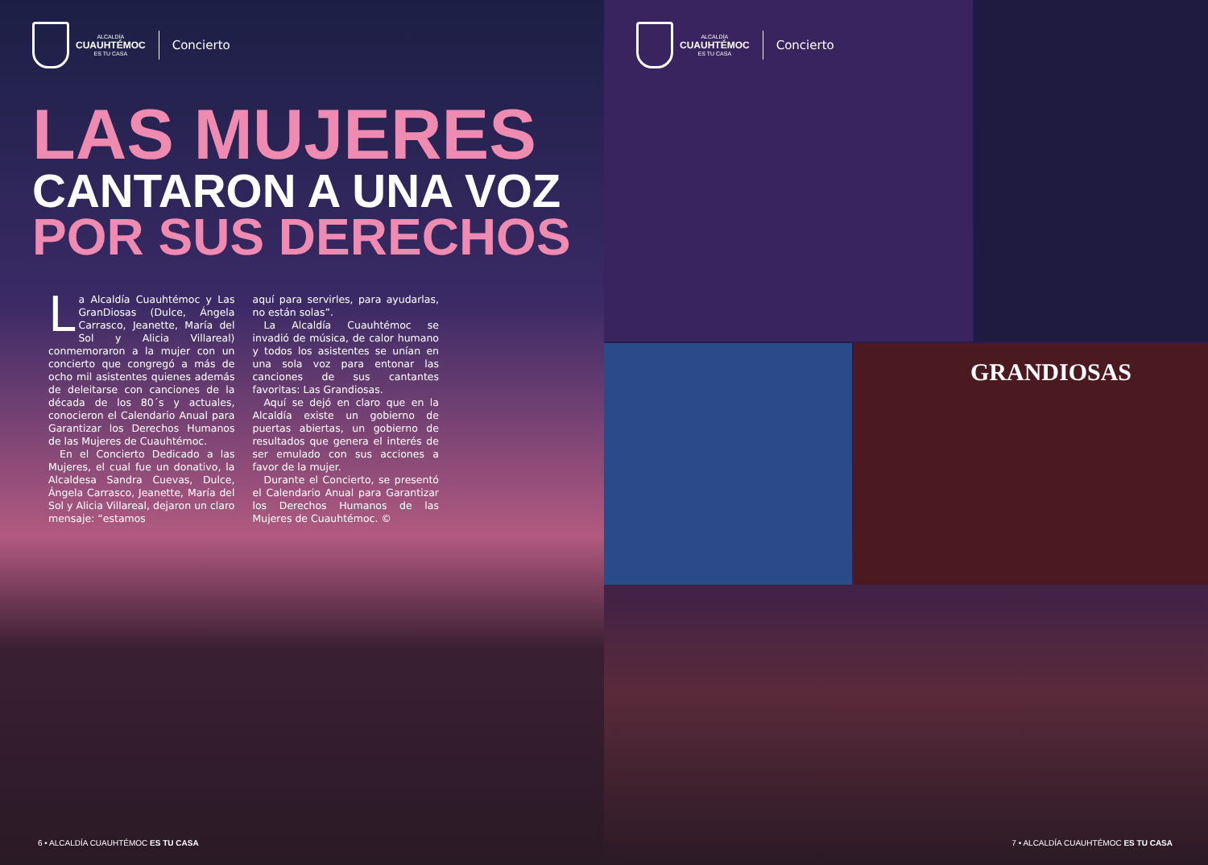ALCALDÍA
CUAUHTÉMOC
ES TU CASA
Concierto
LAS MUJERES
CANTARON A UNA VOZ
POR SUS DERECHOS
La Alcaldía Cuauhtémoc y Las GranDiosas (Dulce, Ángela Carrasco, Jeanette, María del Sol y Alicia Villareal) conmemoraron a la mujer con un concierto que congregó a más de ocho mil asistentes quienes además de deleitarse con canciones de la década de los 80´s y actuales, conocieron el Calendario Anual para Garantizar los Derechos Humanos de las Mujeres de Cuauhtémoc.
En el Concierto Dedicado a las Mujeres, el cual fue un donativo, la Alcaldesa Sandra Cuevas, Dulce, Ángela Carrasco, Jeanette, María del Sol y Alicia Villareal, dejaron un claro mensaje: “estamos
aquí para servirles, para ayudarlas, no están solas”.
La Alcaldía Cuauhtémoc se invadió de música, de calor humano y todos los asistentes se unían en una sola voz para entonar las canciones de sus cantantes favoritas: Las Grandiosas.
Aquí se dejó en claro que en la Alcaldía existe un gobierno de puertas abiertas, un gobierno de resultados que genera el interés de ser emulado con sus acciones a favor de la mujer.
Durante el Concierto, se presentó el Calendario Anual para Garantizar los Derechos Humanos de las Mujeres de Cuauhtémoc. ©
6 • ALCALDÍA CUAUHTÉMOC ES TU CASA
ALCALDÍA
CUAUHTÉMOC
ES TU CASA
Concierto
GRANDIOSAS
7 • ALCALDÍA CUAUHTÉMOC ES TU CASA